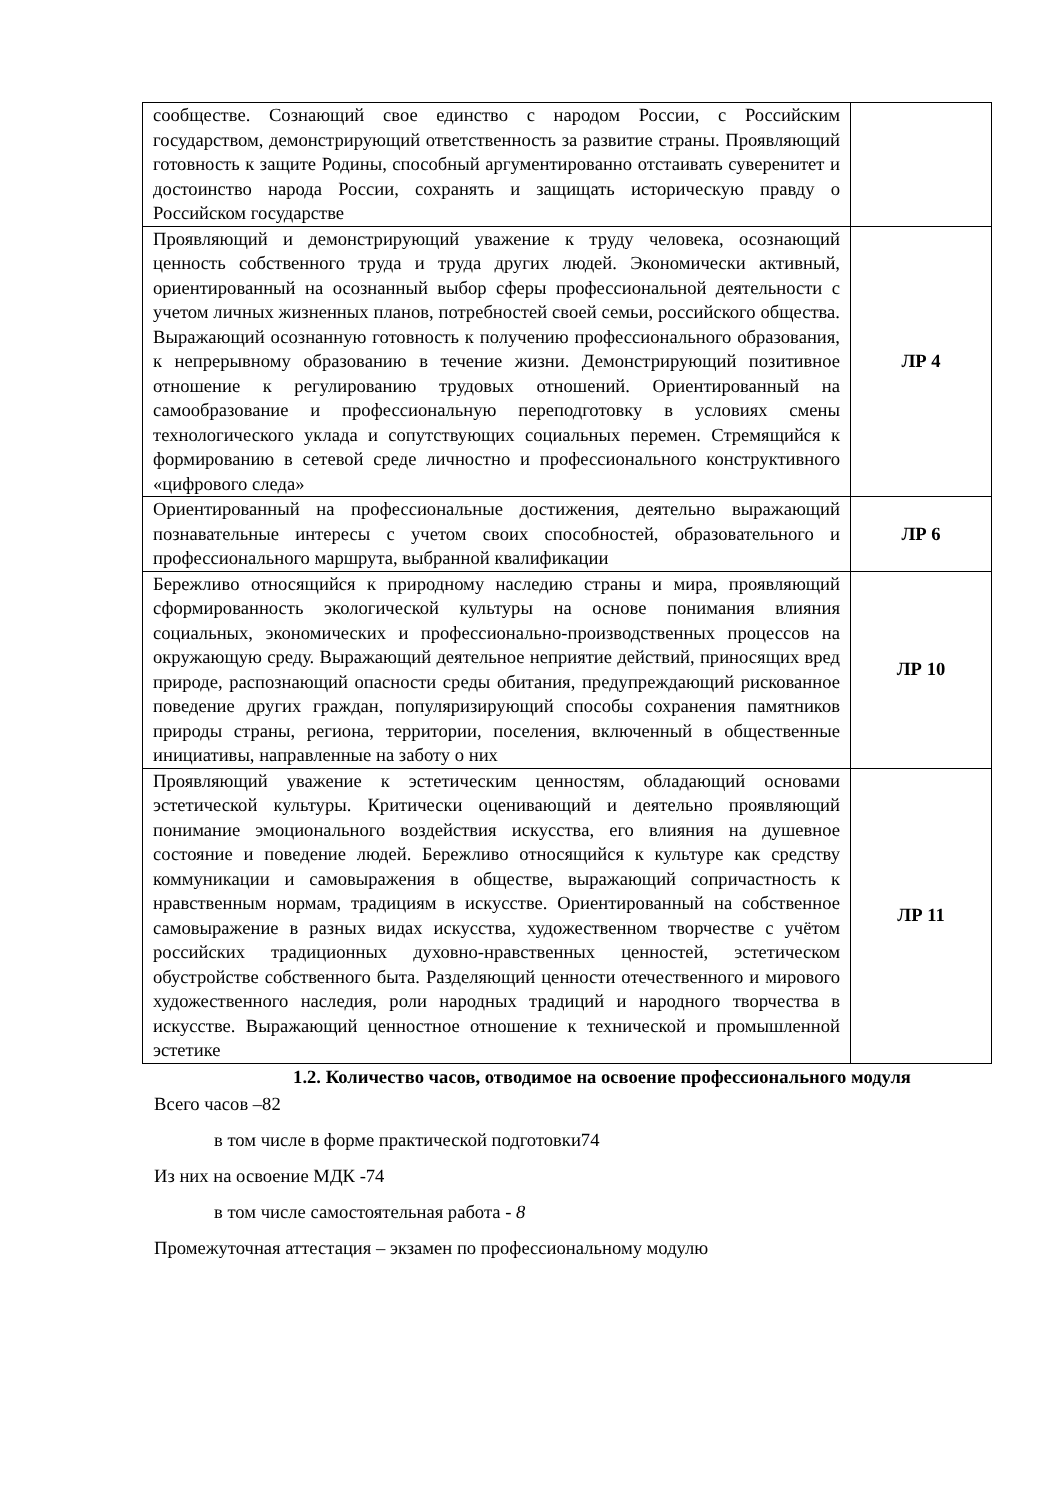| сообществе. Сознающий свое единство с народом России, с Российским государством, демонстрирующий ответственность за развитие страны. Проявляющий готовность к защите Родины, способный аргументированно отстаивать суверенитет и достоинство народа России, сохранять и защищать историческую правду о Российском государстве | |
| Проявляющий и демонстрирующий уважение к труду человека, осознающий ценность собственного труда и труда других людей. Экономически активный, ориентированный на осознанный выбор сферы профессиональной деятельности с учетом личных жизненных планов, потребностей своей семьи, российского общества. Выражающий осознанную готовность к получению профессионального образования, к непрерывному образованию в течение жизни. Демонстрирующий позитивное отношение к регулированию трудовых отношений. Ориентированный на самообразование и профессиональную переподготовку в условиях смены технологического уклада и сопутствующих социальных перемен. Стремящийся к формированию в сетевой среде личностно и профессионального конструктивного «цифрового следа» | ЛР 4 |
| Ориентированный на профессиональные достижения, деятельно выражающий познавательные интересы с учетом своих способностей, образовательного и профессионального маршрута, выбранной квалификации | ЛР 6 |
| Бережливо относящийся к природному наследию страны и мира, проявляющий сформированность экологической культуры на основе понимания влияния социальных, экономических и профессионально-производственных процессов на окружающую среду. Выражающий деятельное неприятие действий, приносящих вред природе, распознающий опасности среды обитания, предупреждающий рискованное поведение других граждан, популяризирующий способы сохранения памятников природы страны, региона, территории, поселения, включенный в общественные инициативы, направленные на заботу о них | ЛР 10 |
| Проявляющий уважение к эстетическим ценностям, обладающий основами эстетической культуры. Критически оценивающий и деятельно проявляющий понимание эмоционального воздействия искусства, его влияния на душевное состояние и поведение людей. Бережливо относящийся к культуре как средству коммуникации и самовыражения в обществе, выражающий сопричастность к нравственным нормам, традициям в искусстве. Ориентированный на собственное самовыражение в разных видах искусства, художественном творчестве с учётом российских традиционных духовно-нравственных ценностей, эстетическом обустройстве собственного быта. Разделяющий ценности отечественного и мирового художественного наследия, роли народных традиций и народного творчества в искусстве. Выражающий ценностное отношение к технической и промышленной эстетике | ЛР 11 |
1.2. Количество часов, отводимое на освоение профессионального модуля
Всего часов –82
в том числе в форме практической подготовки74
Из них на освоение МДК -74
в том числе самостоятельная работа - 8
Промежуточная аттестация – экзамен по профессиональному модулю